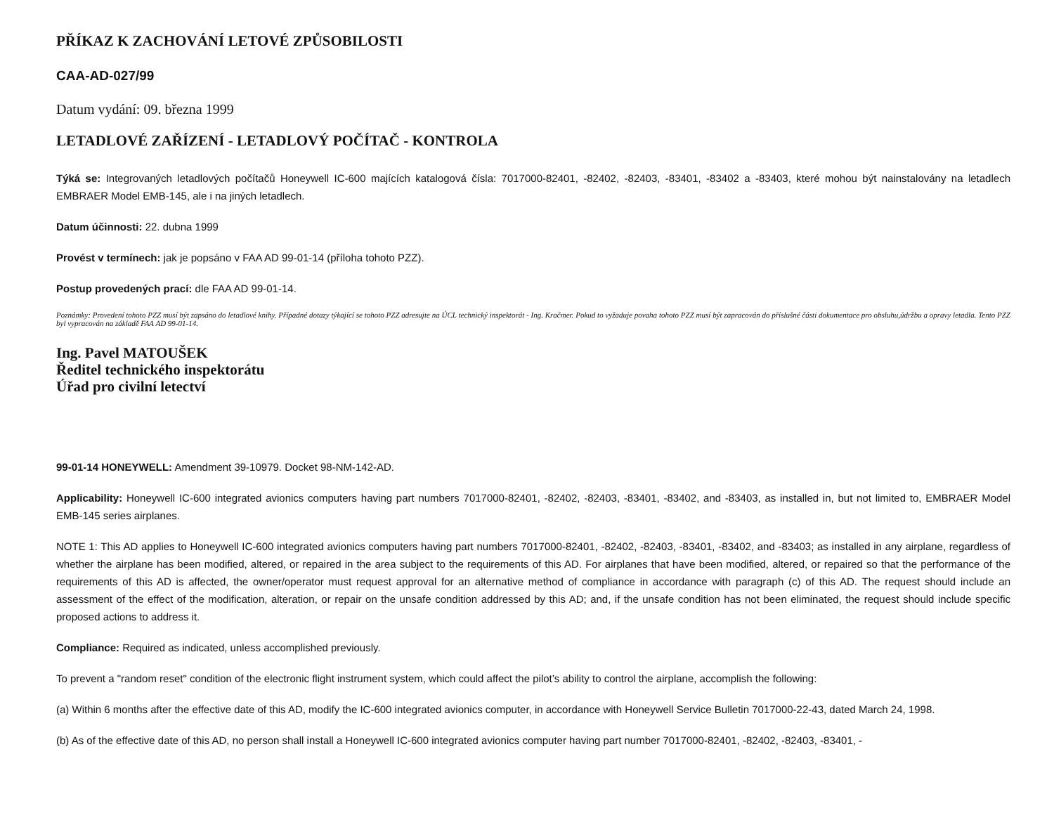PŘÍKAZ K ZACHOVÁNÍ LETOVÉ ZPŮSOBILOSTI
CAA-AD-027/99
Datum vydání: 09. března 1999
LETADLOVÉ ZAŘÍZENÍ - LETADLOVÝ POČÍTAČ - KONTROLA
Týká se: Integrovaných letadlových počítačů Honeywell IC-600 majících katalogová čísla: 7017000-82401, -82402, -82403, -83401, -83402 a -83403, které mohou být nainstalovány na letadlech EMBRAER Model EMB-145, ale i na jiných letadlech.
Datum účinnosti: 22. dubna 1999
Provést v termínech: jak je popsáno v FAA AD 99-01-14 (příloha tohoto PZZ).
Postup provedených prací: dle FAA AD 99-01-14.
Poznámky: Provedení tohoto PZZ musí být zapsáno do letadlové knihy. Případné dotazy týkající se tohoto PZZ adresujte na ÚCL technický inspektorát - Ing. Kračmer. Pokud to vyžaduje povaha tohoto PZZ musí být zapracován do příslušné části dokumentace pro obsluhu,údržbu a opravy letadla. Tento PZZ byl vypracován na základě FAA AD 99-01-14.
Ing. Pavel MATOUŠEK
Ředitel technického inspektorátu
Úřad pro civilní letectví
99-01-14 HONEYWELL: Amendment 39-10979. Docket 98-NM-142-AD.
Applicability: Honeywell IC-600 integrated avionics computers having part numbers 7017000-82401, -82402, -82403, -83401, -83402, and -83403, as installed in, but not limited to, EMBRAER Model EMB-145 series airplanes.
NOTE 1: This AD applies to Honeywell IC-600 integrated avionics computers having part numbers 7017000-82401, -82402, -82403, -83401, -83402, and -83403; as installed in any airplane, regardless of whether the airplane has been modified, altered, or repaired in the area subject to the requirements of this AD. For airplanes that have been modified, altered, or repaired so that the performance of the requirements of this AD is affected, the owner/operator must request approval for an alternative method of compliance in accordance with paragraph (c) of this AD. The request should include an assessment of the effect of the modification, alteration, or repair on the unsafe condition addressed by this AD; and, if the unsafe condition has not been eliminated, the request should include specific proposed actions to address it.
Compliance: Required as indicated, unless accomplished previously.
To prevent a "random reset" condition of the electronic flight instrument system, which could affect the pilot’s ability to control the airplane, accomplish the following:
(a) Within 6 months after the effective date of this AD, modify the IC-600 integrated avionics computer, in accordance with Honeywell Service Bulletin 7017000-22-43, dated March 24, 1998.
(b) As of the effective date of this AD, no person shall install a Honeywell IC-600 integrated avionics computer having part number 7017000-82401, -82402, -82403, -83401, -